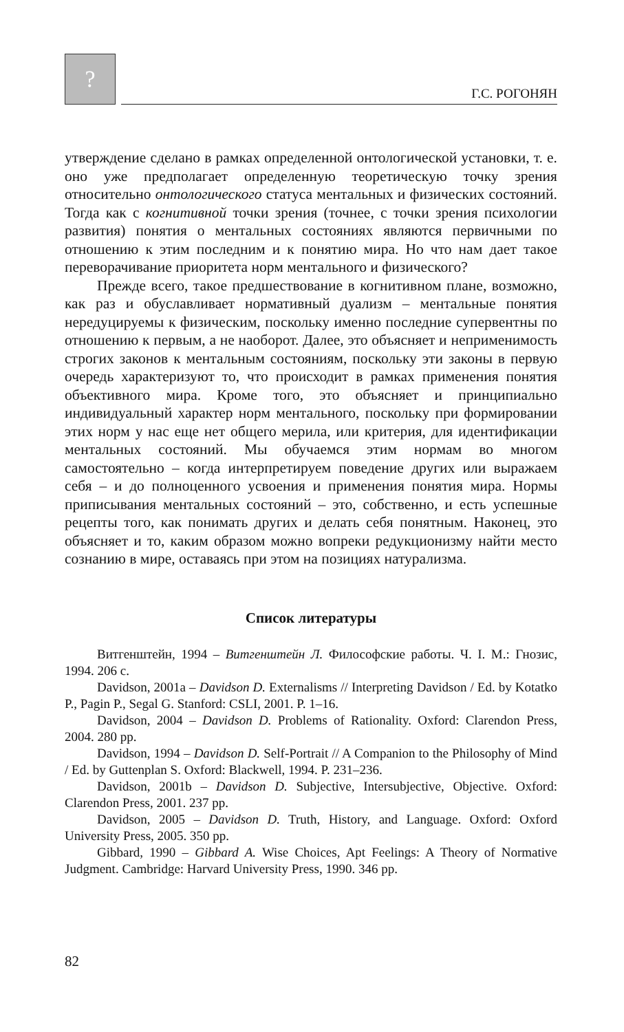?
Г.С. РОГОНЯН
утверждение сделано в рамках определенной онтологической установки, т. е. оно уже предполагает определенную теоретическую точку зрения относительно онтологического статуса ментальных и физических состояний. Тогда как с когнитивной точки зрения (точнее, с точки зрения психологии развития) понятия о ментальных состояниях являются первичными по отношению к этим последним и к понятию мира. Но что нам дает такое переворачивание приоритета норм ментального и физического?
Прежде всего, такое предшествование в когнитивном плане, возможно, как раз и обуславливает нормативный дуализм – ментальные понятия нередуцируемы к физическим, поскольку именно последние супервентны по отношению к первым, а не наоборот. Далее, это объясняет и неприменимость строгих законов к ментальным состояниям, поскольку эти законы в первую очередь характеризуют то, что происходит в рамках применения понятия объективного мира. Кроме того, это объясняет и принципиально индивидуальный характер норм ментального, поскольку при формировании этих норм у нас еще нет общего мерила, или критерия, для идентификации ментальных состояний. Мы обучаемся этим нормам во многом самостоятельно – когда интерпретируем поведение других или выражаем себя – и до полноценного усвоения и применения понятия мира. Нормы приписывания ментальных состояний – это, собственно, и есть успешные рецепты того, как понимать других и делать себя понятным. Наконец, это объясняет и то, каким образом можно вопреки редукционизму найти место сознанию в мире, оставаясь при этом на позициях натурализма.
Список литературы
Витгенштейн, 1994 – Витгенштейн Л. Философские работы. Ч. I. М.: Гнозис, 1994. 206 с.
Davidson, 2001a – Davidson D. Externalisms // Interpreting Davidson / Ed. by Kotatko P., Pagin P., Segal G. Stanford: CSLI, 2001. P. 1–16.
Davidson, 2004 – Davidson D. Problems of Rationality. Oxford: Clarendon Press, 2004. 280 pp.
Davidson, 1994 – Davidson D. Self-Portrait // A Companion to the Philosophy of Mind / Ed. by Guttenplan S. Oxford: Blackwell, 1994. P. 231–236.
Davidson, 2001b – Davidson D. Subjective, Intersubjective, Objective. Oxford: Clarendon Press, 2001. 237 pp.
Davidson, 2005 – Davidson D. Truth, History, and Language. Oxford: Oxford University Press, 2005. 350 pp.
Gibbard, 1990 – Gibbard A. Wise Choices, Apt Feelings: A Theory of Normative Judgment. Cambridge: Harvard University Press, 1990. 346 pp.
82